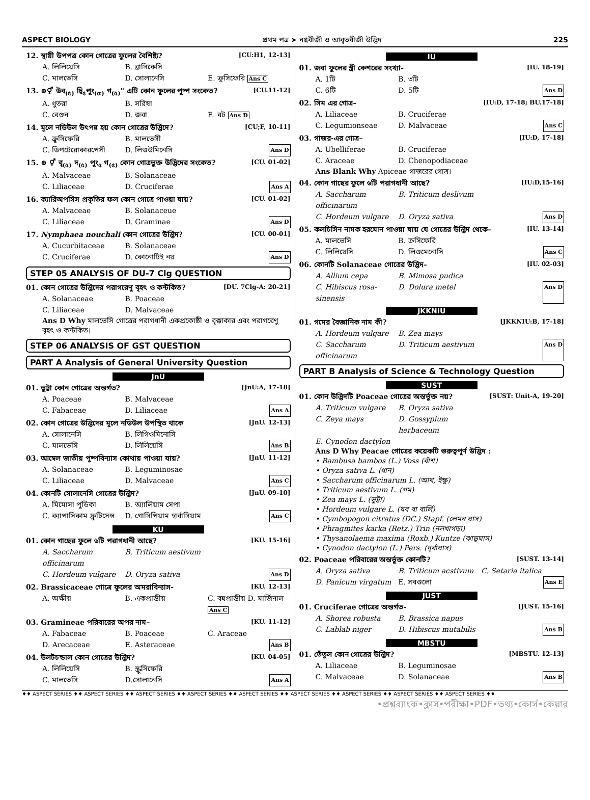ASPECT BIOLOGY প্রথম পত্র ➤ নগ্নবীজী ও আবৃতবীজী উদ্ভিদ 225
12. স্থায়ী উপপত্র কোন গোত্রের ফুলের বৈশিষ্ট্য? [CU:H1, 12-13]
A. লিলিয়েসি B. ব্রাসিকেসি C. মালভেসি D. সোলানেসি E. ক্রুসিফেরি Ans C
13. ⊕⚥ উব<sub>(৫)</sub> দ্বি<sub>৫</sub>পুং<sub>(α)</sub> গ<sub>(৫)</sub>" এটি কোন ফুলের পুষ্প সংকেত? [CU.11-12]
A. ধুতরা B. সরিষা C. বেগুন D. জবা E. বট Ans D
14. মূলে নডিউল উৎপন্ন হয় কোন গোত্রের উদ্ভিদে? [CU;F, 10-11]
A. ক্রুসিফেরি B. মালভেসী C. ডিপটেরোকারপেসী D. লিগুউমিনেসি Ans D
15. ⊕ ⚥ বৃ<sub>(৫)</sub> দ<sub>(৫)</sub> পুং<sub>৫</sub> গ<sub>(৫)</sub> কোন গোত্রভুক্ত উদ্ভিদের সংকেত? [CU. 01-02]
A. Malvaceae B. Solanaceae C. Liliaceae D. Cruciferae Ans A
16. ক্যারিঅপসিস প্রকৃতির ফল কোন গোত্রে পাওয়া যায়? [CU. 01-02]
A. Malvaceae B. Solanaceue C. Liliaceae D. Graminae Ans D
17. Nymphaea nouchali কোন গোত্রের উদ্ভিদ? [CU. 00-01]
A. Cucurbitaceae B. Solanaceae C. Cruciferae D. কোনোটিই নয় Ans D
STEP 05 ANALYSIS OF DU-7 Clg QUESTION
01. কোন গোত্রের উদ্ভিদের পরাগরেণু বৃহৎ ও কন্টকিত? [DU. 7Clg-A: 20-21]
A. Solanaceae B. Poaceae C. Liliaceae D. Malvaceae
Ans D Why মালভেসি গোত্রের পরাগধানী একপ্রকোষ্ঠী ও বৃক্কাকার এবং পরাগরেণু বৃহৎ ও কন্টকিত।
STEP 06 ANALYSIS OF GST QUESTION
PART A Analysis of General University Question
JnU
01. ভুট্টা কোন গোত্রের অন্তর্গত? [JnU:A, 17-18]
A. Poaceae B. Malvaceae C. Fabaceae D. Liliaceae Ans A
02. কোন গোত্রের উদ্ভিদের মূলে নডিউল উপস্থিত থাকে [JnU. 12-13]
A. সোলানেসি B. লিগিওমিনোসি C. মালভেসি D. লিলিয়েসি Ans B
03. আম্বেল জাতীয় পুষ্পবিন্যাস কোথায় পাওয়া যায়? [JnU. 11-12]
A. Solanaceae B. Leguminosae C. Liliaceae D. Malvaceae Ans C
04. কোনটি সোলানেসি গোত্রের উদ্ভিদ? [JnU. 09-10]
A. মিমোসা পুডিকা B. অ্যালিয়াম সেপা C. ক্যাপাসিকাম ফ্রুটিসেন্স D. গোসিপিয়াম হার্বাসিয়াম Ans C
KU
01. কোন গাছের ফুলে ৬টি পরাগধানী আছে? [KU. 15-16]
A. Saccharum officinarum B. Triticum aestivum C. Hordeum vulgare D. Oryza sativa Ans D
02. Brassicaceae গোত্রে ফুলের অমরাবিন্যাস- [KU. 12-13]
A. অক্ষীয় B. একপ্রান্তীয় C. বহুপ্রান্তীয় D. মার্জিনাল Ans C
03. Gramineae পরিবারের অপর নাম– [KU. 11-12]
A. Fabaceae B. Poaceae C. Araceae D. Arecaceae E. Asteraceae Ans B
04. উলটচন্ডাল কোন গোত্রের উদ্ভিদ? [KU. 04-05]
A. লিলিয়েসি B. স্ক্রুসিফেরি C. মালভেসি D.সোলানেসি Ans A
IU
01. জবা ফুলের স্ত্রী কেশরের সংখ্যা- [IU. 18-19]
A. 1টি B. ৩টি C. 6টি D. 5টি Ans D
02. সিম এর গোত্র– [IU:D, 17-18; BU.17-18]
A. Liliaceae B. Cruciferae C. Legumionseae D. Malvaceae Ans C
03. গাজর-এর গোত্র– [IU:D, 17-18]
A. Ubelliferae B. Cruciferae C. Araceae D. Chenopodiaceae
Ans Blank Why Apiceae গাজরের গোত্র।
04. কোন গাছের ফুলে ৬টি পরাগধানী আছে? [IU:D,15-16]
A. Saccharum officinarum B. Triticum deslivum C. Hordeum vulgare D. Oryza sativa Ans D
05. কলচিসিন নামক হরমোন পাওয়া যায় যে গোত্রের উদ্ভিদ থেকে– [IU. 13-14]
A. মালভেসি B. ক্রসিফেরি C. লিলিয়েসি D. লিগুমেনোসি Ans C
06. কোনটি Solanaceae গোত্রের উদ্ভিদ– [IU. 02-03]
A. Allium cepa B. Mimosa pudica C. Hibiscus rosa-sinensis D. Dolura metel Ans D
JKKNIU
01. গমের বৈজ্ঞানিক নাম কী? [JKKNIU:B, 17-18]
A. Hordeum vulgare B. Zea mays C. Saccharum officinarum D. Triticum aestivum Ans D
PART B Analysis of Science & Technology Question
SUST
01. কোন উদ্ভিদটি Poaceae গোত্রের অন্তর্ভুক্ত নয়? [SUST: Unit-A, 19-20]
A. Triticum vulgare B. Oryza sativa C. Zeya mays D. Gossypium herbaceum E. Cynodon dactylon
Ans D Why Peacae গোত্রের কয়েকটি গুরুত্বপূর্ণ উদ্ভিদ :
• Bambusa bambos (L.) Voss (বাঁশ)
• Oryza sativa L. (ধান)
• Saccharum officinarum L. (আখ, ইক্ষু)
• Triticum aestivum L. (গম)
• Zea mays L. (ভুট্টা)
• Hordeum vulgare L. (যব বা বার্লি)
• Cymbopogon citratus (DC.) Stapf. (লেমন ঘাস)
• Phragmites karka (Retz.) Trin (নলখাগড়া)
• Thysanolaema maxima (Roxb.) Kuntze (ঝাড়ুঘাস)
• Cynodon dactylon (L.) Pers. (দূর্বাঘাস)
02. Poaceae পরিবারের অন্তর্ভুক্ত কোনটি? [SUST. 13-14]
A. Oryza sativa B. Triticum acstivum C. Setaria italica D. Panicum virgatum E. সবগুলো Ans E
JUST
01. Cruciferae গোত্রের অন্তর্গত- [JUST. 15-16]
A. Shorea robusta B. Brassica napus C. Lablab niger D. Hibiscus mutabilis Ans B
MBSTU
01. তেঁতুল কোন গোত্রের উদ্ভিদ? [MBSTU. 12-13]
A. Liliaceae B. Leguminosae C. Malvaceae D. Solanaceae Ans B
♦♦ ASPECT SERIES ♦♦ ASPECT SERIES ♦♦ ASPECT SERIES ♦♦ ASPECT SERIES ♦♦ ASPECT SERIES ♦♦ ASPECT SERIES ♦♦ ASPECT SERIES ♦♦ ASPECT SERIES ♦♦ ASPECT SERIES ♦♦
•প্রশ্নব্যাংক•ক্লাস•পরীক্ষা•PDF•তথ্য•কোর্স•কেয়ার